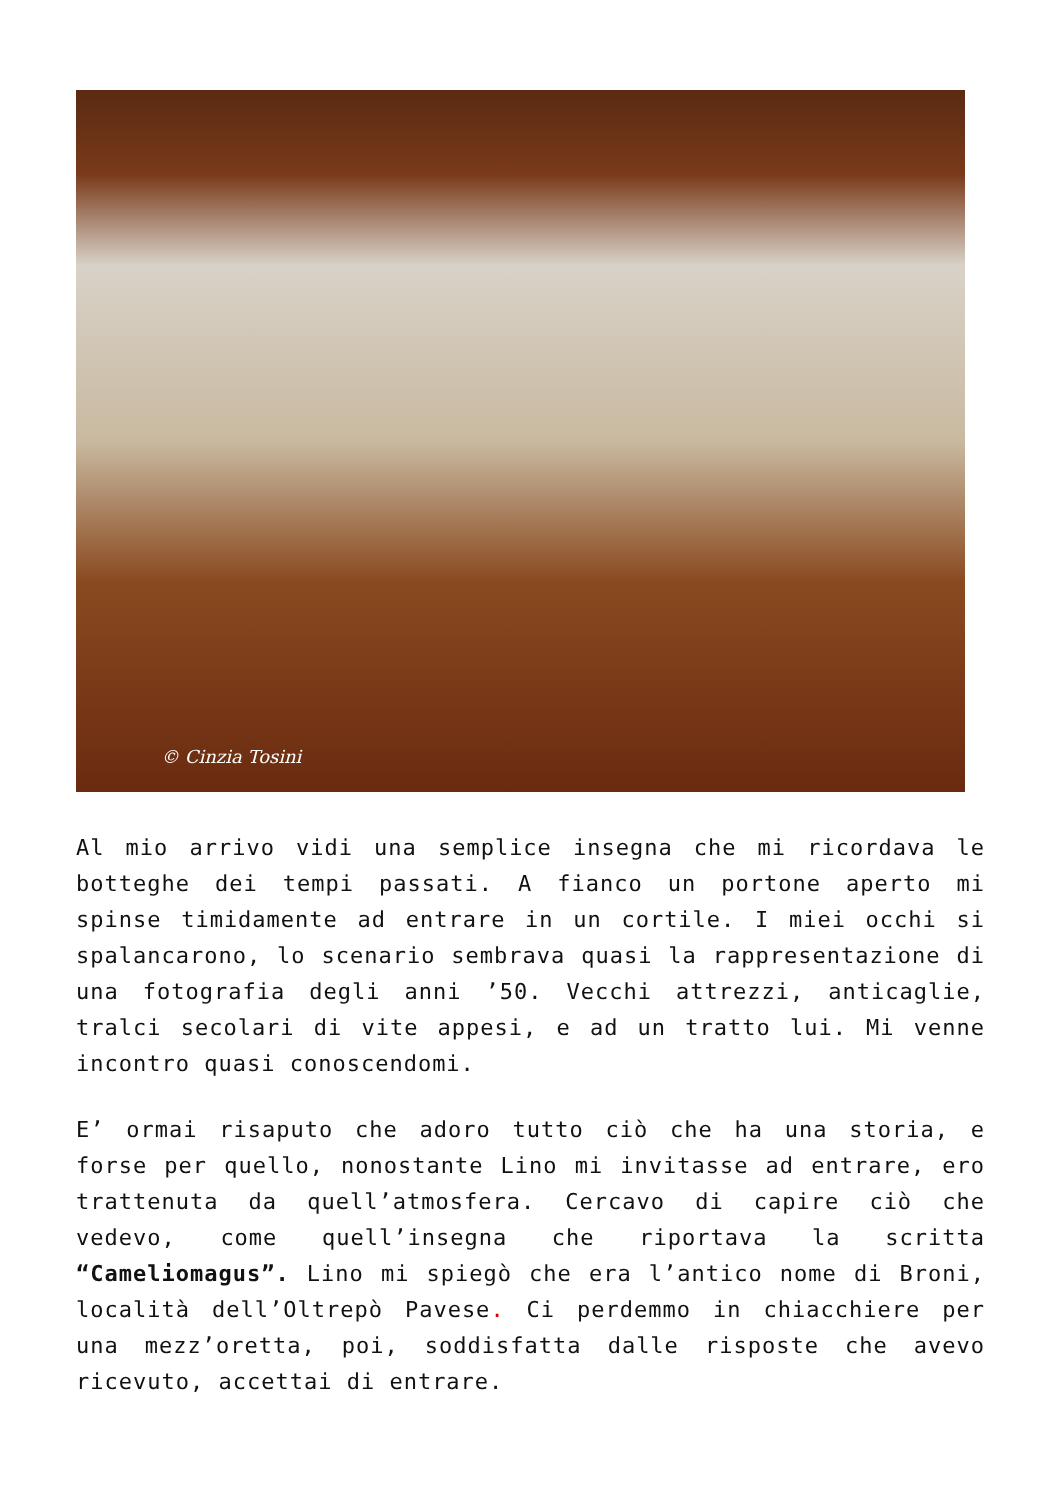© Cinzia Tosini
Al mio arrivo vidi una semplice insegna che mi ricordava le botteghe dei tempi passati. A fianco un portone aperto mi spinse timidamente ad entrare in un cortile. I miei occhi si spalancarono, lo scenario sembrava quasi la rappresentazione di una fotografia degli anni ’50. Vecchi attrezzi, anticaglie, tralci secolari di vite appesi, e ad un tratto lui. Mi venne incontro quasi conoscendomi.
E’ ormai risaputo che adoro tutto ciò che ha una storia, e forse per quello, nonostante Lino mi invitasse ad entrare, ero trattenuta da quell’atmosfera. Cercavo di capire ciò che vedevo, come quell’insegna che riportava la scritta “Cameliomagus”. Lino mi spiegò che era l’antico nome di Broni, località dell’Oltrepò Pavese. Ci perdemmo in chiacchiere per una mezz’oretta, poi, soddisfatta dalle risposte che avevo ricevuto, accettai di entrare.